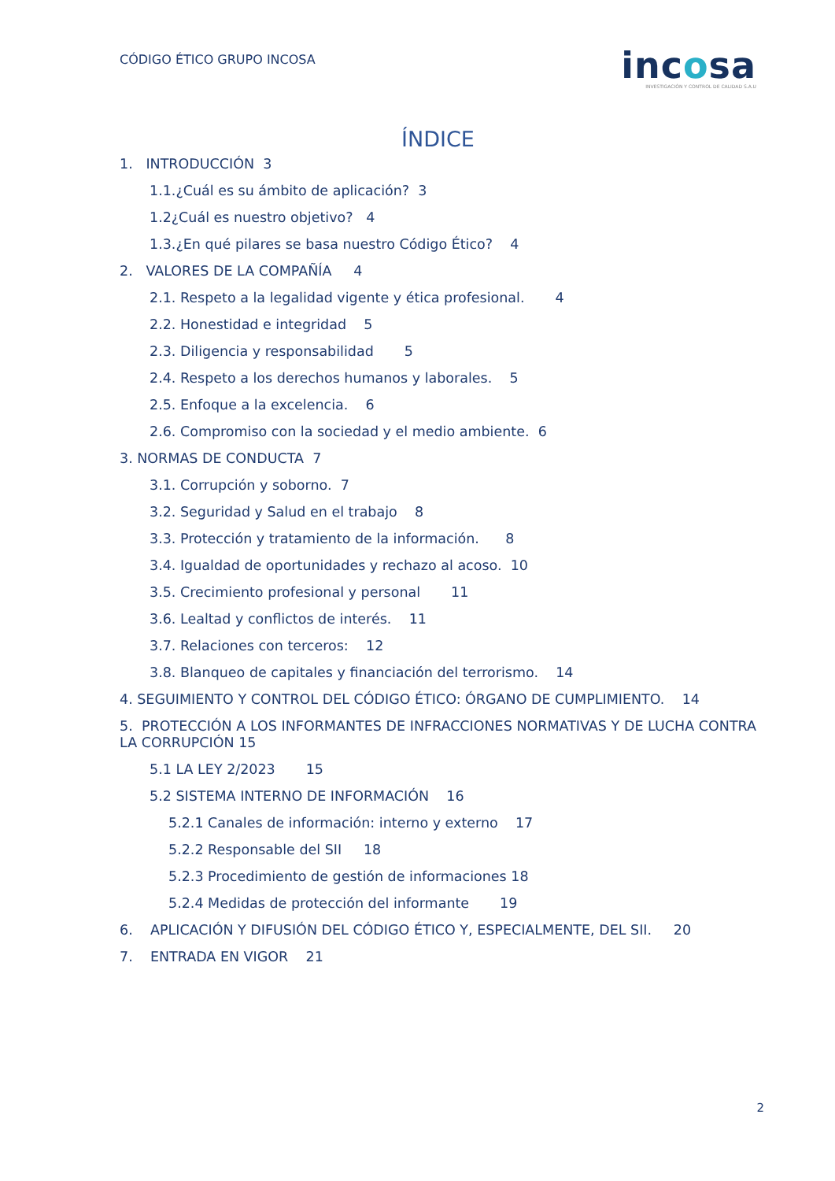CÓDIGO ÉTICO GRUPO INCOSA
incosa
INVESTIGACIÓN Y CONTROL DE CALIDAD S.A.U
ÍNDICE
1. INTRODUCCIÓN 3
1.1.¿Cuál es su ámbito de aplicación? 3
1.2¿Cuál es nuestro objetivo? 4
1.3.¿En qué pilares se basa nuestro Código Ético? 4
2. VALORES DE LA COMPAÑÍA 4
2.1. Respeto a la legalidad vigente y ética profesional. 4
2.2. Honestidad e integridad 5
2.3. Diligencia y responsabilidad 5
2.4. Respeto a los derechos humanos y laborales. 5
2.5. Enfoque a la excelencia. 6
2.6. Compromiso con la sociedad y el medio ambiente. 6
3. NORMAS DE CONDUCTA 7
3.1. Corrupción y soborno. 7
3.2. Seguridad y Salud en el trabajo 8
3.3. Protección y tratamiento de la información. 8
3.4. Igualdad de oportunidades y rechazo al acoso. 10
3.5. Crecimiento profesional y personal 11
3.6. Lealtad y conflictos de interés. 11
3.7. Relaciones con terceros: 12
3.8. Blanqueo de capitales y financiación del terrorismo. 14
4. SEGUIMIENTO Y CONTROL DEL CÓDIGO ÉTICO: ÓRGANO DE CUMPLIMIENTO. 14
5. PROTECCIÓN A LOS INFORMANTES DE INFRACCIONES NORMATIVAS Y DE LUCHA CONTRA LA CORRUPCIÓN 15
5.1 LA LEY 2/2023 15
5.2 SISTEMA INTERNO DE INFORMACIÓN 16
5.2.1 Canales de información: interno y externo 17
5.2.2 Responsable del SII 18
5.2.3 Procedimiento de gestión de informaciones 18
5.2.4 Medidas de protección del informante 19
6. APLICACIÓN Y DIFUSIÓN DEL CÓDIGO ÉTICO Y, ESPECIALMENTE, DEL SII. 20
7. ENTRADA EN VIGOR 21
2